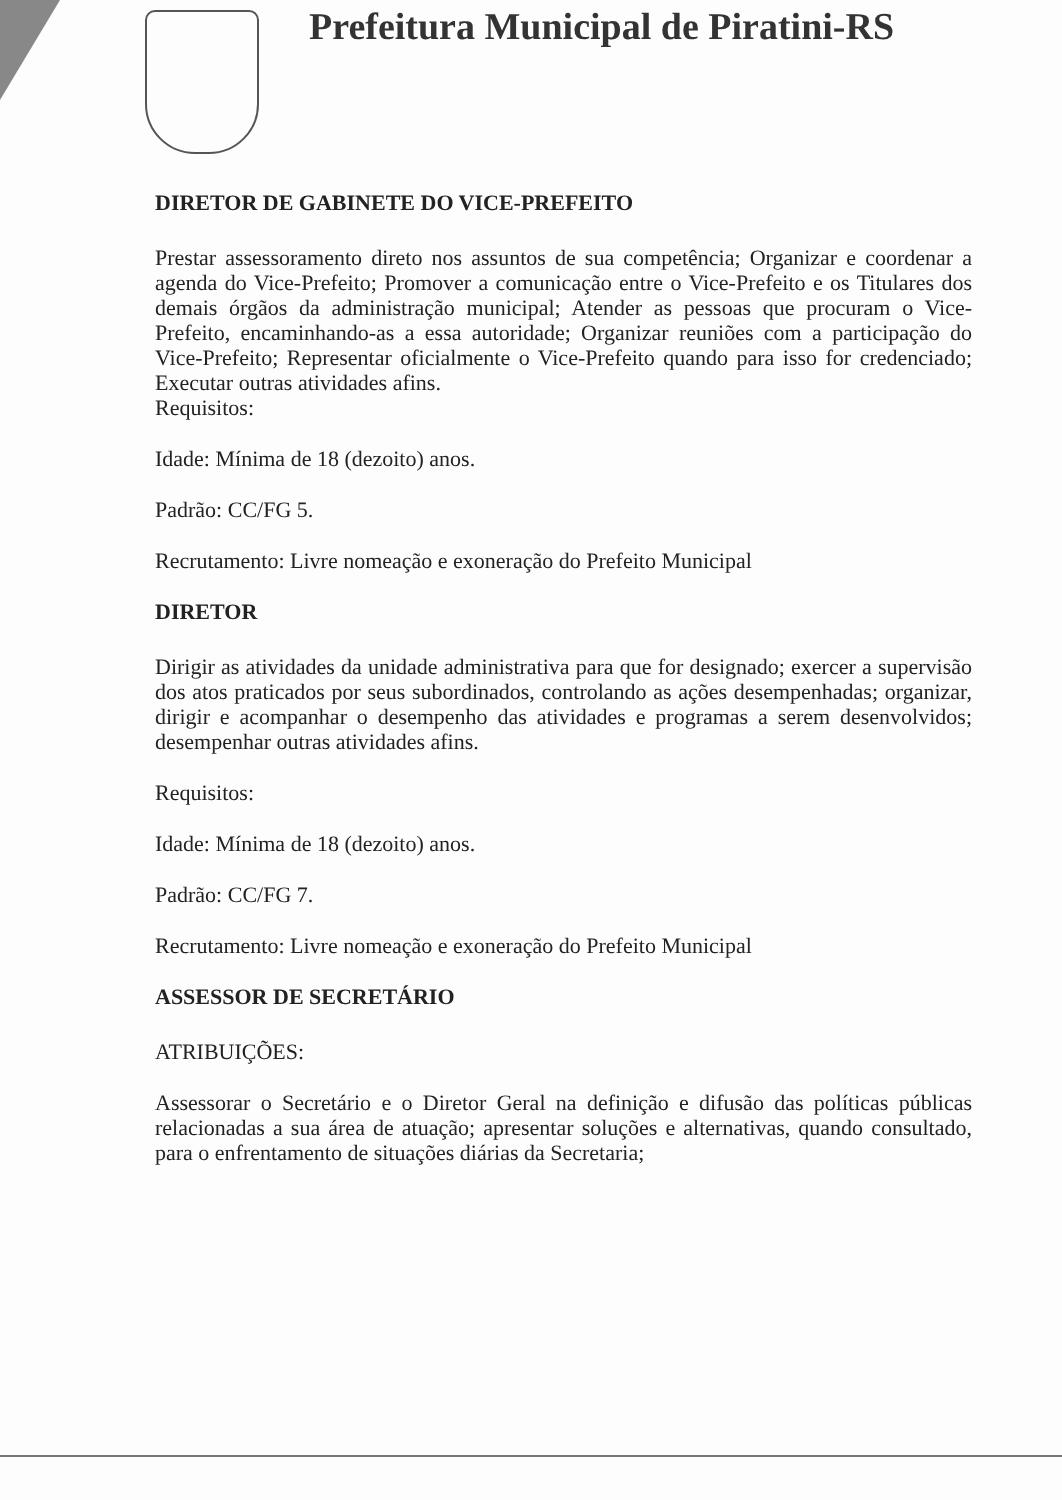Prefeitura Municipal de Piratini-RS
DIRETOR DE GABINETE DO VICE-PREFEITO
Prestar assessoramento direto nos assuntos de sua competência; Organizar e coordenar a agenda do Vice-Prefeito; Promover a comunicação entre o Vice-Prefeito e os Titulares dos demais órgãos da administração municipal; Atender as pessoas que procuram o Vice-Prefeito, encaminhando-as a essa autoridade; Organizar reuniões com a participação do Vice-Prefeito; Representar oficialmente o Vice-Prefeito quando para isso for credenciado; Executar outras atividades afins.
Requisitos:
Idade: Mínima de 18 (dezoito) anos.
Padrão: CC/FG 5.
Recrutamento: Livre nomeação e exoneração do Prefeito Municipal
DIRETOR
Dirigir as atividades da unidade administrativa para que for designado; exercer a supervisão dos atos praticados por seus subordinados, controlando as ações desempenhadas; organizar, dirigir e acompanhar o desempenho das atividades e programas a serem desenvolvidos; desempenhar outras atividades afins.
Requisitos:
Idade: Mínima de 18 (dezoito) anos.
Padrão: CC/FG 7.
Recrutamento: Livre nomeação e exoneração do Prefeito Municipal
ASSESSOR DE SECRETÁRIO
ATRIBUIÇÕES:
Assessorar o Secretário e o Diretor Geral na definição e difusão das políticas públicas relacionadas a sua área de atuação; apresentar soluções e alternativas, quando consultado, para o enfrentamento de situações diárias da Secretaria;